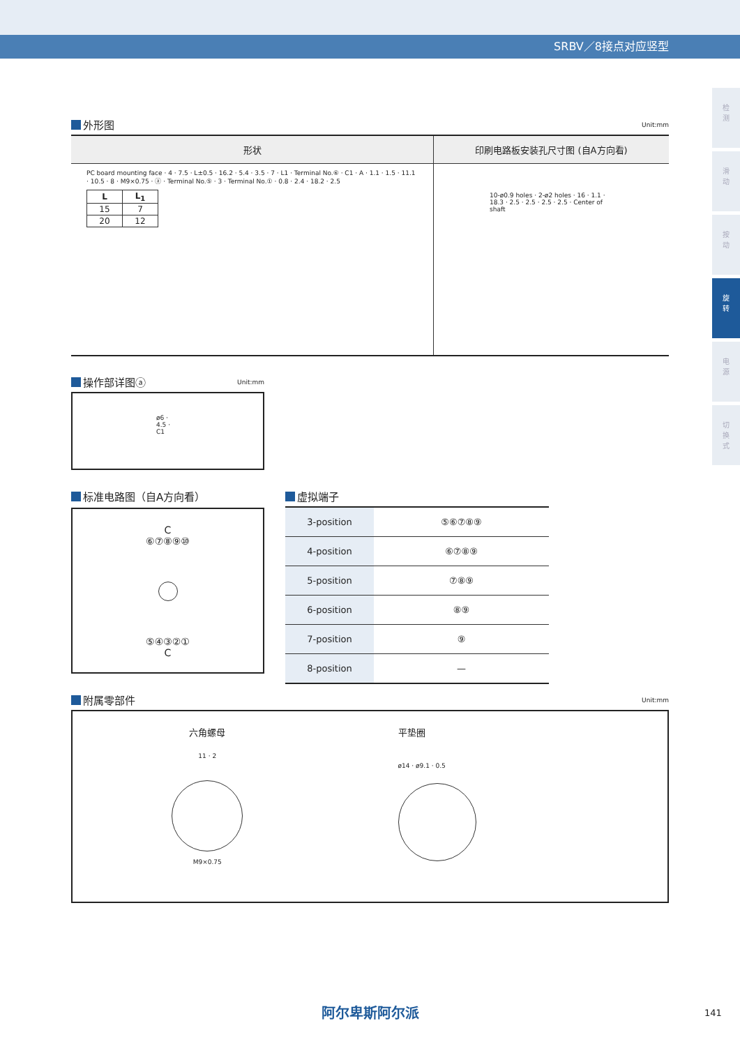SRBV／8接点对应竖型
检
测
滑
动
按
动
旋
转
电
源
切
换
式
外形图 Unit:mm
形状
PC board mounting face · 4 · 7.5 · L±0.5 · 16.2 · 5.4 · 3.5 · 7 · L1 · Terminal No.⑥ · C1 · A · 1.1 · 1.5 · 11.1 · 10.5 · 8 · M9×0.75 · ⓐ · Terminal No.⑤ · 3 · Terminal No.① · 0.8 · 2.4 · 18.2 · 2.5
| L | L<sub>1</sub> |
| --- | --- |
| 15 | 7 |
| 20 | 12 |
印刷电路板安装孔尺寸图 (自A方向看)
10-ø0.9 holes · 2-ø2 holes · 16 · 1.1 · 18.3 · 2.5 · 2.5 · 2.5 · 2.5 · Center of shaft
操作部详图ⓐ Unit:mm
ø6 · 4.5 · C1
标准电路图（自A方向看）
C
⑥⑦⑧⑨⑩
⑤④③②①
C
虚拟端子
| 3-position | ⑤⑥⑦⑧⑨ |
| 4-position | ⑥⑦⑧⑨ |
| 5-position | ⑦⑧⑨ |
| 6-position | ⑧⑨ |
| 7-position | ⑨ |
| 8-position | — |
附属零部件 Unit:mm
六角螺母
11 · 2
M9×0.75
平垫圈
ø14 · ø9.1 · 0.5
阿尔卑斯阿尔派 141